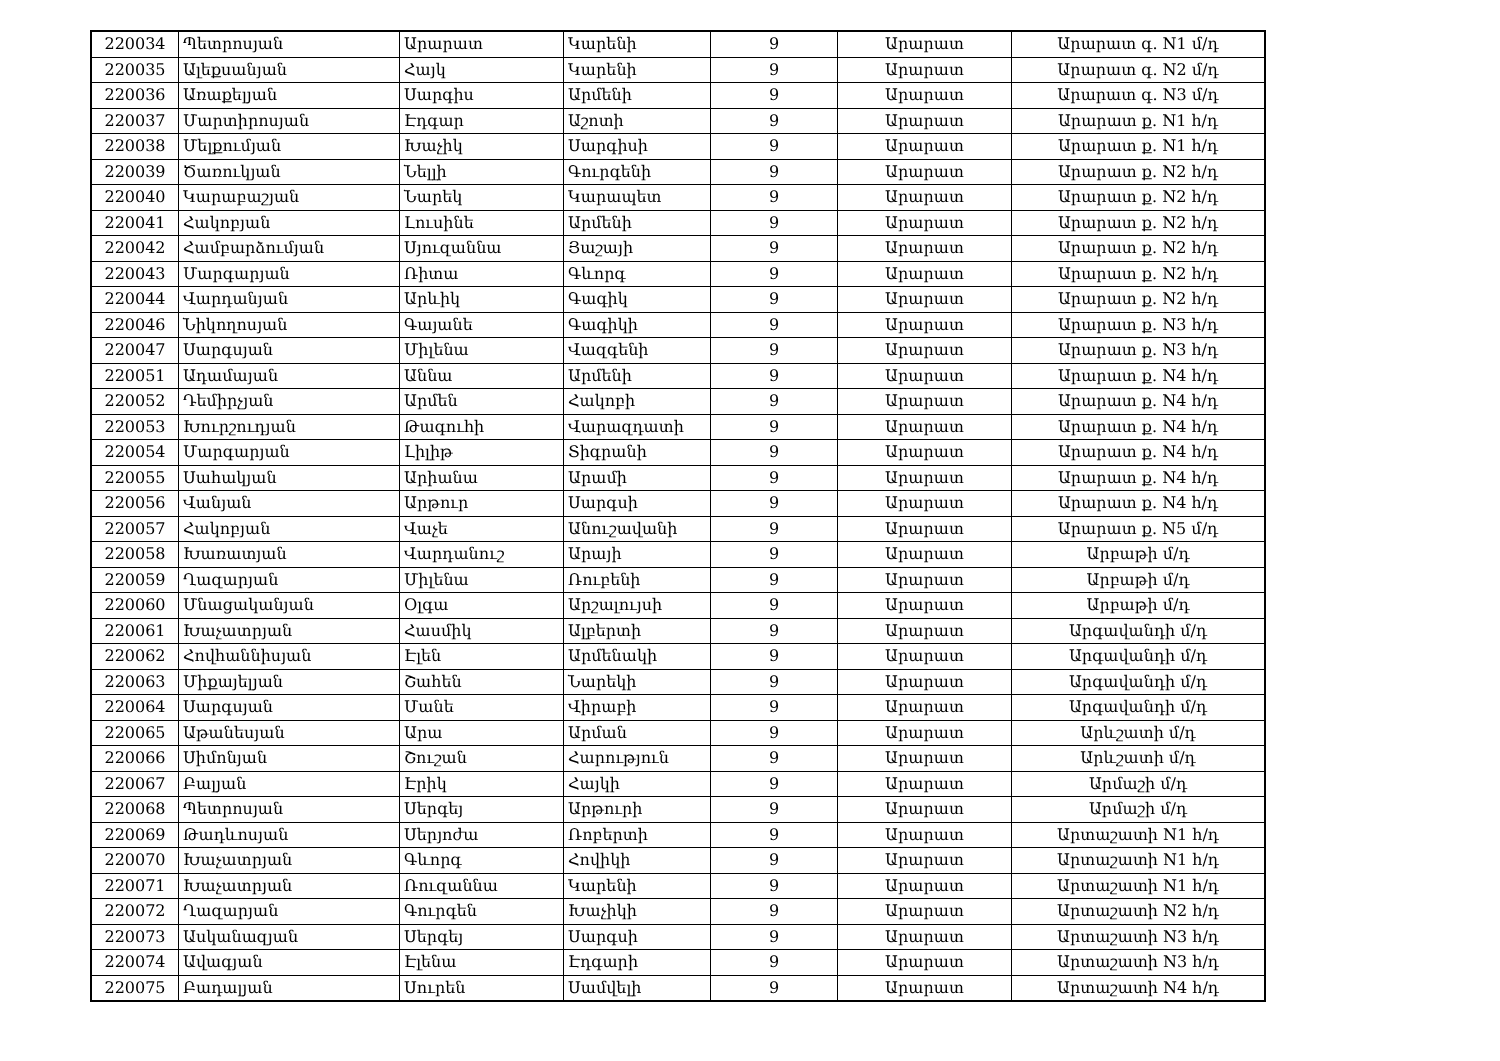| 220034 | Պետրոսյան | Արարատ | Կարենի | 9 | Արարատ | Արարատ գ. N1 մ/դ |
| 220035 | Ալեքսանյան | Հայկ | Կարենի | 9 | Արարատ | Արարատ գ. N2 մ/դ |
| 220036 | Առաքելյան | Սարգիս | Արմենի | 9 | Արարատ | Արարատ գ. N3 մ/դ |
| 220037 | Մարտիրոսյան | Էդգար | Աշոտի | 9 | Արարատ | Արարատ ք. N1 հ/դ |
| 220038 | Մելքումյան | Խաչիկ | Սարգիսի | 9 | Արարատ | Արարատ ք. N1 հ/դ |
| 220039 | Ծառուկյան | Նելլի | Գուրգենի | 9 | Արարատ | Արարատ ք. N2 հ/դ |
| 220040 | Կարաբաշյան | Նարեկ | Կարապետ | 9 | Արարատ | Արարատ ք. N2 հ/դ |
| 220041 | Հակոբյան | Լուսինե | Արմենի | 9 | Արարատ | Արարատ ք. N2 հ/դ |
| 220042 | Համբարձումյան | Սյուզաննա | Յաշայի | 9 | Արարատ | Արարատ ք. N2 հ/դ |
| 220043 | Մարգարյան | Ռիտա | Գևորգ | 9 | Արարատ | Արարատ ք. N2 հ/դ |
| 220044 | Վարդանյան | Արևիկ | Գագիկ | 9 | Արարատ | Արարատ ք. N2 հ/դ |
| 220046 | Նիկողոսյան | Գայանե | Գագիկի | 9 | Արարատ | Արարատ ք. N3 հ/դ |
| 220047 | Սարգսյան | Միլենա | Վազգենի | 9 | Արարատ | Արարատ ք. N3 հ/դ |
| 220051 | Ադամայան | Աննա | Արմենի | 9 | Արարատ | Արարատ ք. N4 հ/դ |
| 220052 | Դեմիրչյան | Արմեն | Հակոբի | 9 | Արարատ | Արարատ ք. N4 հ/դ |
| 220053 | Խուրշուդյան | Թագուհի | Վարազդատի | 9 | Արարատ | Արարատ ք. N4 հ/դ |
| 220054 | Մարգարյան | Լիլիթ | Տիգրանի | 9 | Արարատ | Արարատ ք. N4 հ/դ |
| 220055 | Սահակյան | Արիանա | Արամի | 9 | Արարատ | Արարատ ք. N4 հ/դ |
| 220056 | Վանյան | Արթուր | Սարգսի | 9 | Արարատ | Արարատ ք. N4 հ/դ |
| 220057 | Հակոբյան | Վաչե | Անուշավանի | 9 | Արարատ | Արարատ ք. N5 մ/դ |
| 220058 | Խառատյան | Վարդանուշ | Արայի | 9 | Արարատ | Արբաթի մ/դ |
| 220059 | Ղազարյան | Միլենա | Ռուբենի | 9 | Արարատ | Արբաթի մ/դ |
| 220060 | Մնացականյան | Օլգա | Արշալույսի | 9 | Արարատ | Արբաթի մ/դ |
| 220061 | Խաչատրյան | Հասմիկ | Ալբերտի | 9 | Արարատ | Արգավանդի մ/դ |
| 220062 | Հովհաննիսյան | Էլեն | Արմենակի | 9 | Արարատ | Արգավանդի մ/դ |
| 220063 | Միքայելյան | Շահեն | Նարեկի | 9 | Արարատ | Արգավանդի մ/դ |
| 220064 | Սարգսյան | Մանե | Վիրաբի | 9 | Արարատ | Արգավանդի մ/դ |
| 220065 | Աթանեսյան | Արա | Արման | 9 | Արարատ | Արևշատի մ/դ |
| 220066 | Սիմոնյան | Շուշան | Հարություն | 9 | Արարատ | Արևշատի մ/դ |
| 220067 | Բալյան | Էրիկ | Հայկի | 9 | Արարատ | Արմաշի մ/դ |
| 220068 | Պետրոսյան | Սերգեյ | Արթուրի | 9 | Արարատ | Արմաշի մ/դ |
| 220069 | Թադևոսյան | Սերյոժա | Ռոբերտի | 9 | Արարատ | Արտաշատի N1 հ/դ |
| 220070 | Խաչատրյան | Գևորգ | Հովիկի | 9 | Արարատ | Արտաշատի N1 հ/դ |
| 220071 | Խաչատրյան | Ռուզաննա | Կարենի | 9 | Արարատ | Արտաշատի N1 հ/դ |
| 220072 | Ղազարյան | Գուրգեն | Խաչիկի | 9 | Արարատ | Արտաշատի N2 հ/դ |
| 220073 | Ասկանազյան | Սերգեյ | Սարգսի | 9 | Արարատ | Արտաշատի N3 հ/դ |
| 220074 | Ավագյան | Էլենա | Էդգարի | 9 | Արարատ | Արտաշատի N3 հ/դ |
| 220075 | Բադալյան | Սուրեն | Սամվելի | 9 | Արարատ | Արտաշատի N4 հ/դ |